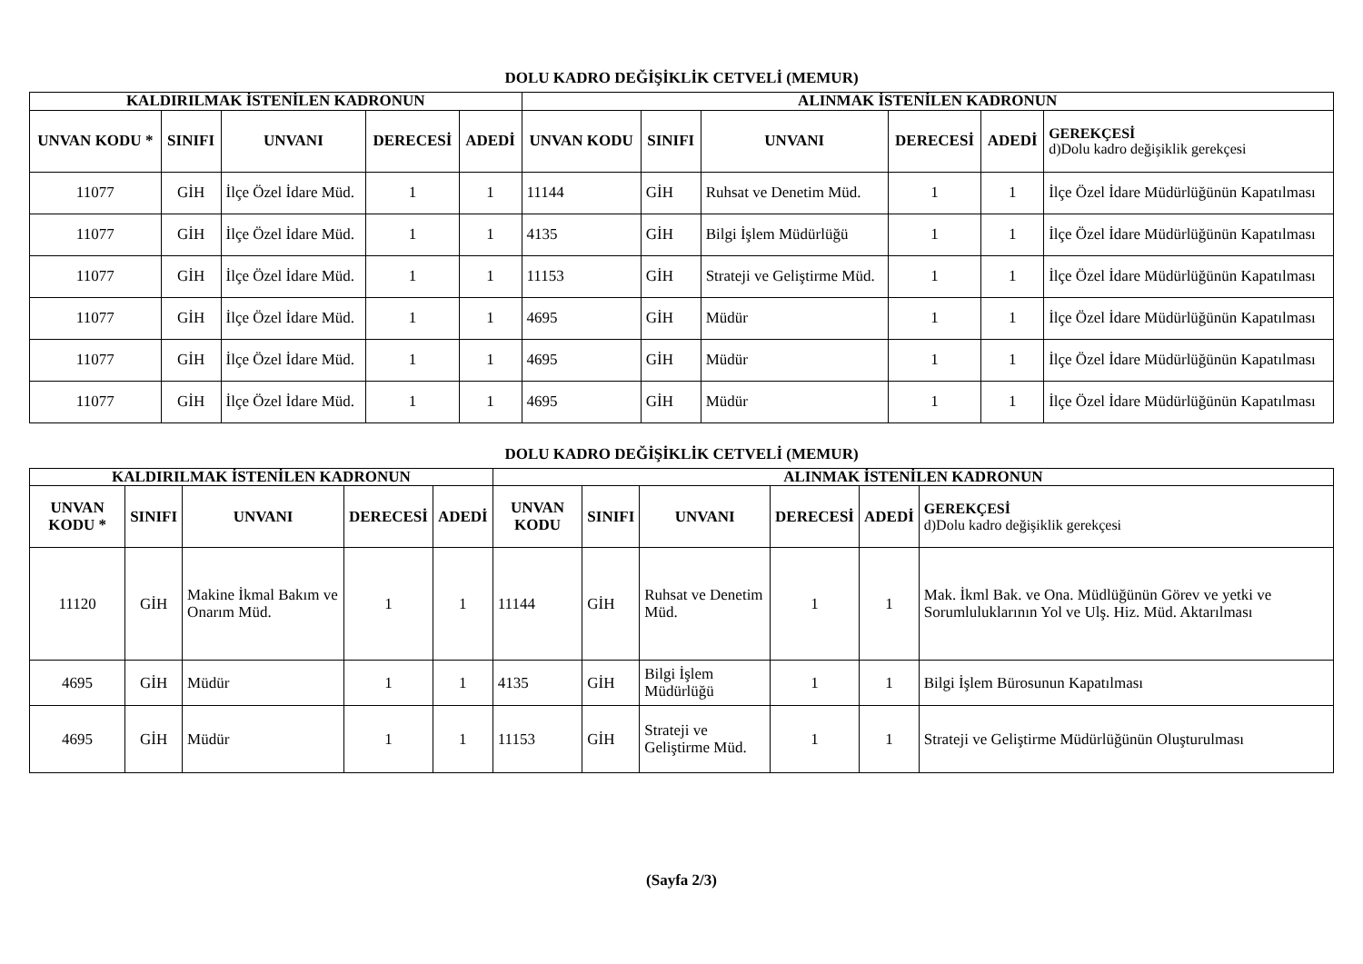DOLU KADRO DEĞİŞİKLİK CETVELİ (MEMUR)
| KALDIRILMAK İSTENİLEN KADRONUN | | | | | ALINMAK İSTENİLEN KADRONUN | | | | | |
| --- | --- | --- | --- | --- | --- | --- | --- | --- | --- | --- |
| UNVAN KODU * | SINIFI | UNVANI | DERECESİ | ADEDİ | UNVAN KODU | SINIFI | UNVANI | DERECESİ | ADEDİ | GEREKÇESİ d)Dolu kadro değişiklik gerekçesi |
| 11077 | GİH | İlçe Özel İdare Müd. | 1 | 1 | 11144 | GİH | Ruhsat ve Denetim Müd. | 1 | 1 | İlçe Özel İdare Müdürlüğünün Kapatılması |
| 11077 | GİH | İlçe Özel İdare Müd. | 1 | 1 | 4135 | GİH | Bilgi İşlem Müdürlüğü | 1 | 1 | İlçe Özel İdare Müdürlüğünün Kapatılması |
| 11077 | GİH | İlçe Özel İdare Müd. | 1 | 1 | 11153 | GİH | Strateji ve Geliştirme Müd. | 1 | 1 | İlçe Özel İdare Müdürlüğünün Kapatılması |
| 11077 | GİH | İlçe Özel İdare Müd. | 1 | 1 | 4695 | GİH | Müdür | 1 | 1 | İlçe Özel İdare Müdürlüğünün Kapatılması |
| 11077 | GİH | İlçe Özel İdare Müd. | 1 | 1 | 4695 | GİH | Müdür | 1 | 1 | İlçe Özel İdare Müdürlüğünün Kapatılması |
| 11077 | GİH | İlçe Özel İdare Müd. | 1 | 1 | 4695 | GİH | Müdür | 1 | 1 | İlçe Özel İdare Müdürlüğünün Kapatılması |
DOLU KADRO DEĞİŞİKLİK CETVELİ (MEMUR)
| KALDIRILMAK İSTENİLEN KADRONUN | | | | | ALINMAK İSTENİLEN KADRONUN | | | | | |
| --- | --- | --- | --- | --- | --- | --- | --- | --- | --- | --- |
| UNVAN KODU * | SINIFI | UNVANI | DERECESİ | ADEDİ | UNVAN KODU | SINIFI | UNVANI | DERECESİ | ADEDİ | GEREKÇESİ d)Dolu kadro değişiklik gerekçesi |
| 11120 | GİH | Makine İkmal Bakım ve Onarım Müd. | 1 | 1 | 11144 | GİH | Ruhsat ve Denetim Müd. | 1 | 1 | Mak. İkml Bak. ve Ona. Müdlüğünün Görev ve yetki ve Sorumluluklarının Yol ve Ulş. Hiz. Müd. Aktarılması |
| 4695 | GİH | Müdür | 1 | 1 | 4135 | GİH | Bilgi İşlem Müdürlüğü | 1 | 1 | Bilgi İşlem Bürosunun Kapatılması |
| 4695 | GİH | Müdür | 1 | 1 | 11153 | GİH | Strateji ve Geliştirme Müd. | 1 | 1 | Strateji ve Geliştirme Müdürlüğünün Oluşturulması |
(Sayfa 2/3)